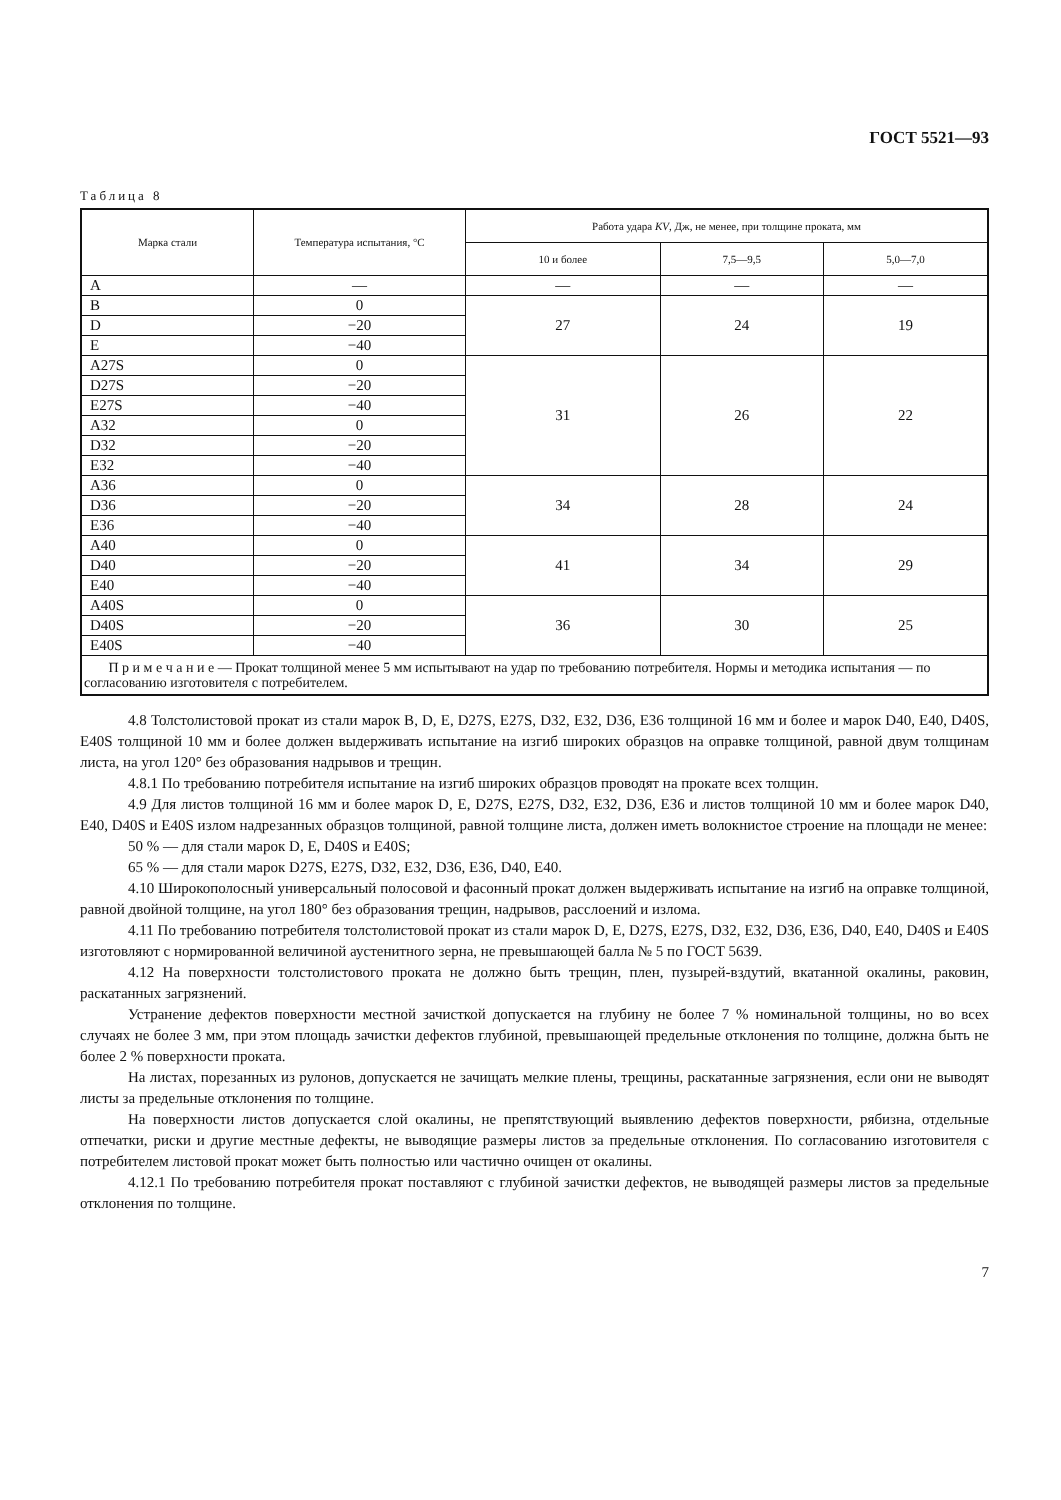ГОСТ 5521—93
Таблица 8
| Марка стали | Температура испытания, °С | Работа удара KV , Дж, не менее, при толщине проката, мм | | |
| --- | --- | --- | --- | --- |
| | | 10 и более | 7,5—9,5 | 5,0—7,0 |
| A | — | — | — | — |
| B | 0 | 27 | 24 | 19 |
| D | −20 | | | |
| E | −40 | | | |
| A27S | 0 | 31 | 26 | 22 |
| D27S | −20 | | | |
| E27S | −40 | | | |
| A32 | 0 | | | |
| D32 | −20 | | | |
| E32 | −40 | | | |
| A36 | 0 | 34 | 28 | 24 |
| D36 | −20 | | | |
| E36 | −40 | | | |
| A40 | 0 | 41 | 34 | 29 |
| D40 | −20 | | | |
| E40 | −40 | | | |
| A40S | 0 | 36 | 30 | 25 |
| D40S | −20 | | | |
| E40S | −40 | | | |
| П р и м е ч а н и е — Прокат толщиной менее 5 мм испытывают на удар по требованию потребителя. Нормы и методика испытания — по согласованию изготовителя с потребителем. | | | | |
4.8 Толстолистовой прокат из стали марок B, D, E, D27S, E27S, D32, E32, D36, E36 толщиной 16 мм и более и марок D40, E40, D40S, E40S толщиной 10 мм и более должен выдерживать испытание на изгиб широких образцов на оправке толщиной, равной двум толщинам листа, на угол 120° без образования надрывов и трещин.
4.8.1 По требованию потребителя испытание на изгиб широких образцов проводят на прокате всех толщин.
4.9 Для листов толщиной 16 мм и более марок D, E, D27S, E27S, D32, E32, D36, E36 и листов толщиной 10 мм и более марок D40, E40, D40S и E40S излом надрезанных образцов толщиной, равной толщине листа, должен иметь волокнистое строение на площади не менее:
50 % — для стали марок D, E, D40S и E40S;
65 % — для стали марок D27S, E27S, D32, E32, D36, E36, D40, E40.
4.10 Широкополосный универсальный полосовой и фасонный прокат должен выдерживать испытание на изгиб на оправке толщиной, равной двойной толщине, на угол 180° без образования трещин, надрывов, расслоений и излома.
4.11 По требованию потребителя толстолистовой прокат из стали марок D, E, D27S, E27S, D32, E32, D36, E36, D40, E40, D40S и E40S изготовляют с нормированной величиной аустенитного зерна, не превышающей балла № 5 по ГОСТ 5639.
4.12 На поверхности толстолистового проката не должно быть трещин, плен, пузырей-вздутий, вкатанной окалины, раковин, раскатанных загрязнений.
Устранение дефектов поверхности местной зачисткой допускается на глубину не более 7 % номинальной толщины, но во всех случаях не более 3 мм, при этом площадь зачистки дефектов глубиной, превышающей предельные отклонения по толщине, должна быть не более 2 % поверхности проката.
На листах, порезанных из рулонов, допускается не зачищать мелкие плены, трещины, раскатанные загрязнения, если они не выводят листы за предельные отклонения по толщине.
На поверхности листов допускается слой окалины, не препятствующий выявлению дефектов поверхности, рябизна, отдельные отпечатки, риски и другие местные дефекты, не выводящие размеры листов за предельные отклонения. По согласованию изготовителя с потребителем листовой прокат может быть полностью или частично очищен от окалины.
4.12.1 По требованию потребителя прокат поставляют с глубиной зачистки дефектов, не выводящей размеры листов за предельные отклонения по толщине.
7